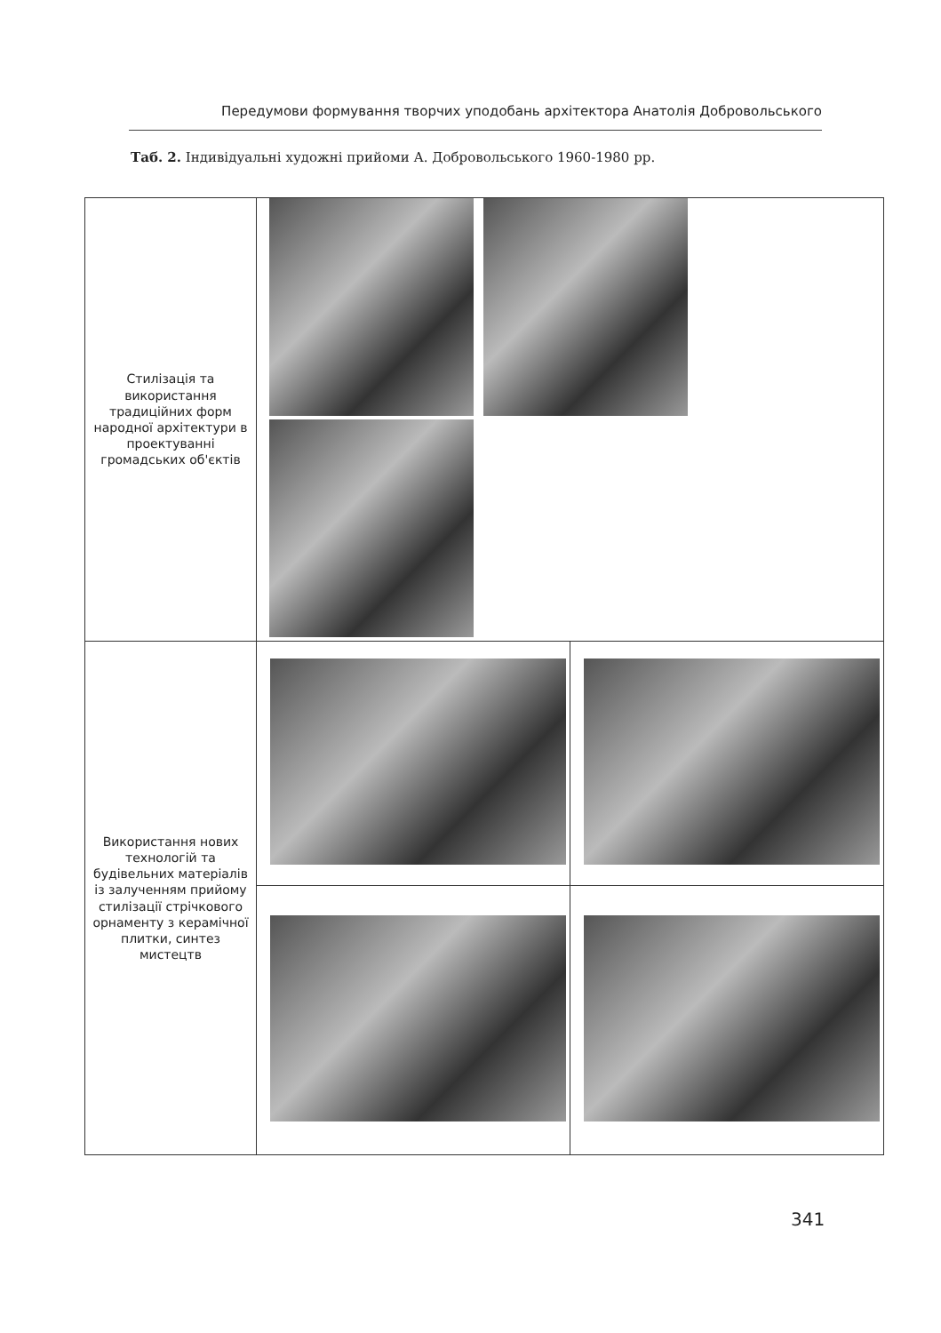Передумови формування творчих уподобань архітектора Анатолія Добровольського
Таб. 2. Індивідуальні художні прийоми А. Добровольського 1960-1980 рр.
| Стилізація та використання традиційних форм народної архітектури в проектуванні громадських об'єктів | | |
| Використання нових технологій та будівельних матеріалів із залученням прийому стилізації стрічкового орнаменту з керамічної плитки, синтез мистецтв | | |
341